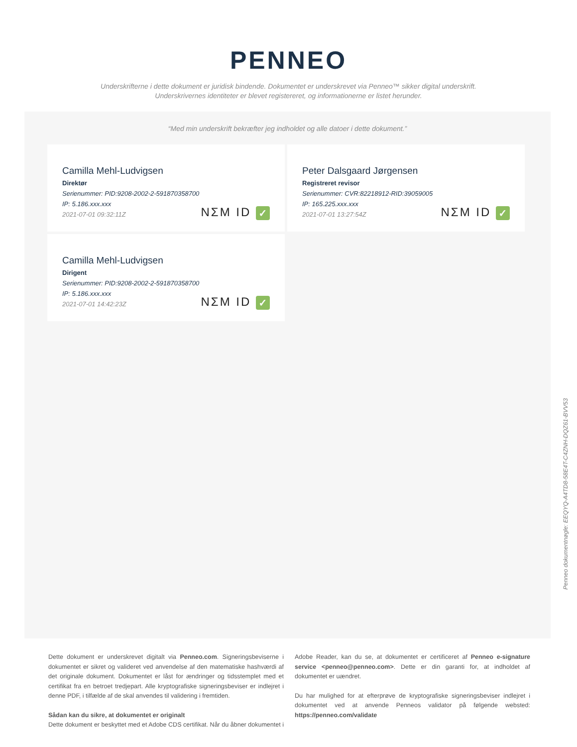PENNEO
Underskrifterne i dette dokument er juridisk bindende. Dokumentet er underskrevet via Penneo™ sikker digital underskrift.
Underskrivernes identiteter er blevet registereret, og informationerne er listet herunder.
“Med min underskrift bekræfter jeg indholdet og alle datoer i dette dokument.”
Camilla Mehl-Ludvigsen
Direktør
Serienummer: PID:9208-2002-2-591870358700
IP: 5.186.xxx.xxx
2021-07-01 09:32:11Z
NΣM ID ✓
Peter Dalsgaard Jørgensen
Registreret revisor
Serienummer: CVR:82218912-RID:39059005
IP: 165.225.xxx.xxx
2021-07-01 13:27:54Z
NΣM ID ✓
Camilla Mehl-Ludvigsen
Dirigent
Serienummer: PID:9208-2002-2-591870358700
IP: 5.186.xxx.xxx
2021-07-01 14:42:23Z
NΣM ID ✓
Penneo dokumentnøgle: EEQYQ-A4TD8-58E4T-C4ZNH-DQZ61-BVV53
Dette dokument er underskrevet digitalt via Penneo.com. Signeringsbeviserne i dokumentet er sikret og valideret ved anvendelse af den matematiske hashværdi af det originale dokument. Dokumentet er låst for ændringer og tidsstemplet med et certifikat fra en betroet tredjepart. Alle kryptografiske signeringsbeviser er indlejret i denne PDF, i tilfælde af de skal anvendes til validering i fremtiden.
Sådan kan du sikre, at dokumentet er originalt
Dette dokument er beskyttet med et Adobe CDS certifikat. Når du åbner dokumentet i Adobe Reader, kan du se, at dokumentet er certificeret af Penneo e-signature service <penneo@penneo.com>. Dette er din garanti for, at indholdet af dokumentet er uændret.
Du har mulighed for at efterprøve de kryptografiske signeringsbeviser indlejret i dokumentet ved at anvende Penneos validator på følgende websted: https://penneo.com/validate